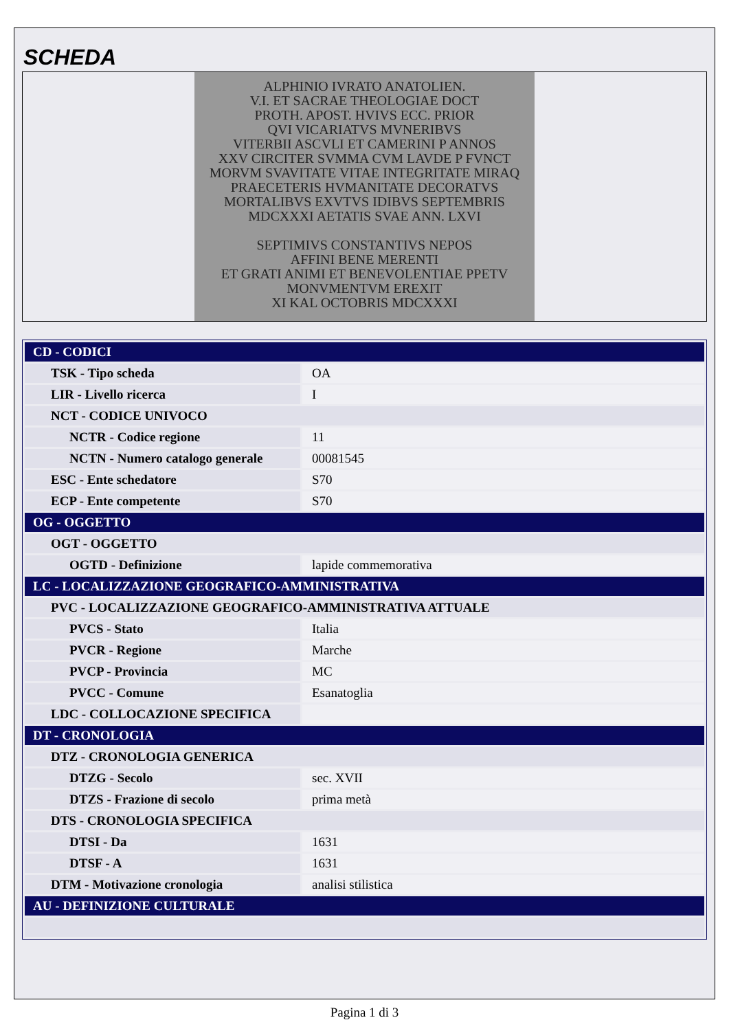SCHEDA
ALPHINIO IVRATO ANATOLIEN.
V.I. ET SACRAE THEOLOGIAE DOCT
PROTH. APOST. HVIVS ECC. PRIOR
QVI VICARIATVS MVNERIBVS
VITERBII ASCVLI ET CAMERINI P ANNOS
XXV CIRCITER SVMMA CVM LAVDE P FVNCT
MORVM SVAVITATE VITAE INTEGRITATE MIRAQ
PRAECETERIS HVMANITATE DECORATVS
MORTALIBVS EXVTVS IDIBVS SEPTEMBRIS
MDCXXXI AETATIS SVAE ANN. LXVI
SEPTIMIVS CONSTANTIVS NEPOS
AFFINI BENE MERENTI
ET GRATI ANIMI ET BENEVOLENTIAE PPETV
MONVMENTVM EREXIT
XI KAL OCTOBRIS MDCXXXI
| CD - CODICI | |
| TSK - Tipo scheda | OA |
| LIR - Livello ricerca | I |
| NCT - CODICE UNIVOCO | |
| NCTR - Codice regione | 11 |
| NCTN - Numero catalogo generale | 00081545 |
| ESC - Ente schedatore | S70 |
| ECP - Ente competente | S70 |
| OG - OGGETTO | |
| OGT - OGGETTO | |
| OGTD - Definizione | lapide commemorativa |
| LC - LOCALIZZAZIONE GEOGRAFICO-AMMINISTRATIVA | |
| PVC - LOCALIZZAZIONE GEOGRAFICO-AMMINISTRATIVA ATTUALE | |
| PVCS - Stato | Italia |
| PVCR - Regione | Marche |
| PVCP - Provincia | MC |
| PVCC - Comune | Esanatoglia |
| LDC - COLLOCAZIONE SPECIFICA | |
| DT - CRONOLOGIA | |
| DTZ - CRONOLOGIA GENERICA | |
| DTZG - Secolo | sec. XVII |
| DTZS - Frazione di secolo | prima metà |
| DTS - CRONOLOGIA SPECIFICA | |
| DTSI - Da | 1631 |
| DTSF - A | 1631 |
| DTM - Motivazione cronologia | analisi stilistica |
| AU - DEFINIZIONE CULTURALE | |
Pagina 1 di 3